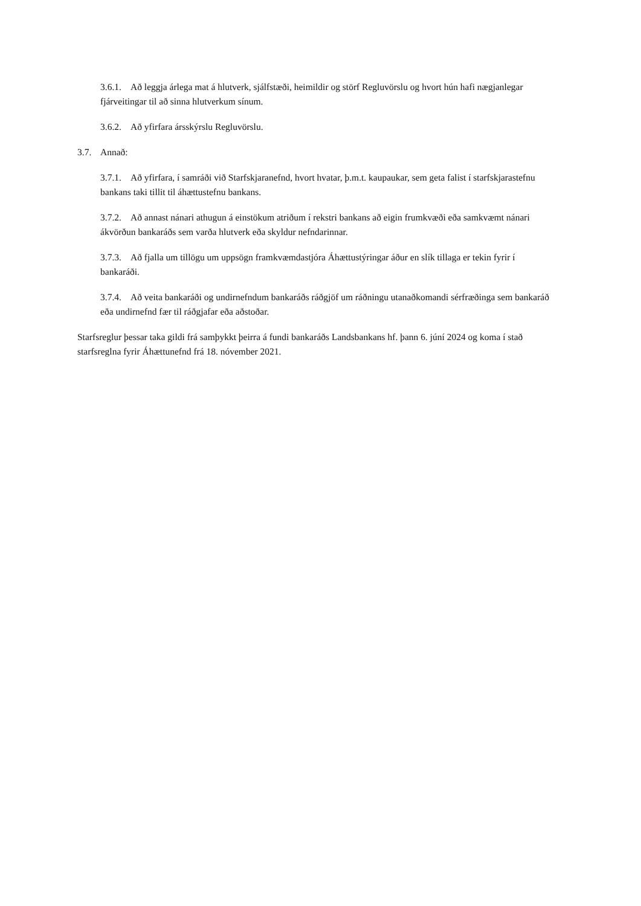3.6.1. Að leggja árlega mat á hlutverk, sjálfstæði, heimildir og störf Regluvörslu og hvort hún hafi nægjanlegar fjárveitingar til að sinna hlutverkum sínum.
3.6.2. Að yfirfara ársskýrslu Regluvörslu.
3.7. Annað:
3.7.1. Að yfirfara, í samráði við Starfskjaranefnd, hvort hvatar, þ.m.t. kaupaukar, sem geta falist í starfskjarastefnu bankans taki tillit til áhættustefnu bankans.
3.7.2. Að annast nánari athugun á einstökum atriðum í rekstri bankans að eigin frumkvæði eða samkvæmt nánari ákvörðun bankaráðs sem varða hlutverk eða skyldur nefndarinnar.
3.7.3. Að fjalla um tillögu um uppsögn framkvæmdastjóra Áhættustýringar áður en slík tillaga er tekin fyrir í bankaráði.
3.7.4. Að veita bankaráði og undirnefndum bankaráðs ráðgjöf um ráðningu utanaðkomandi sérfræðinga sem bankaráð eða undirnefnd fær til ráðgjafar eða aðstoðar.
Starfsreglur þessar taka gildi frá samþykkt þeirra á fundi bankaráðs Landsbankans hf. þann 6. júní 2024 og koma í stað starfsreglna fyrir Áhættunefnd frá 18. nóvember 2021.